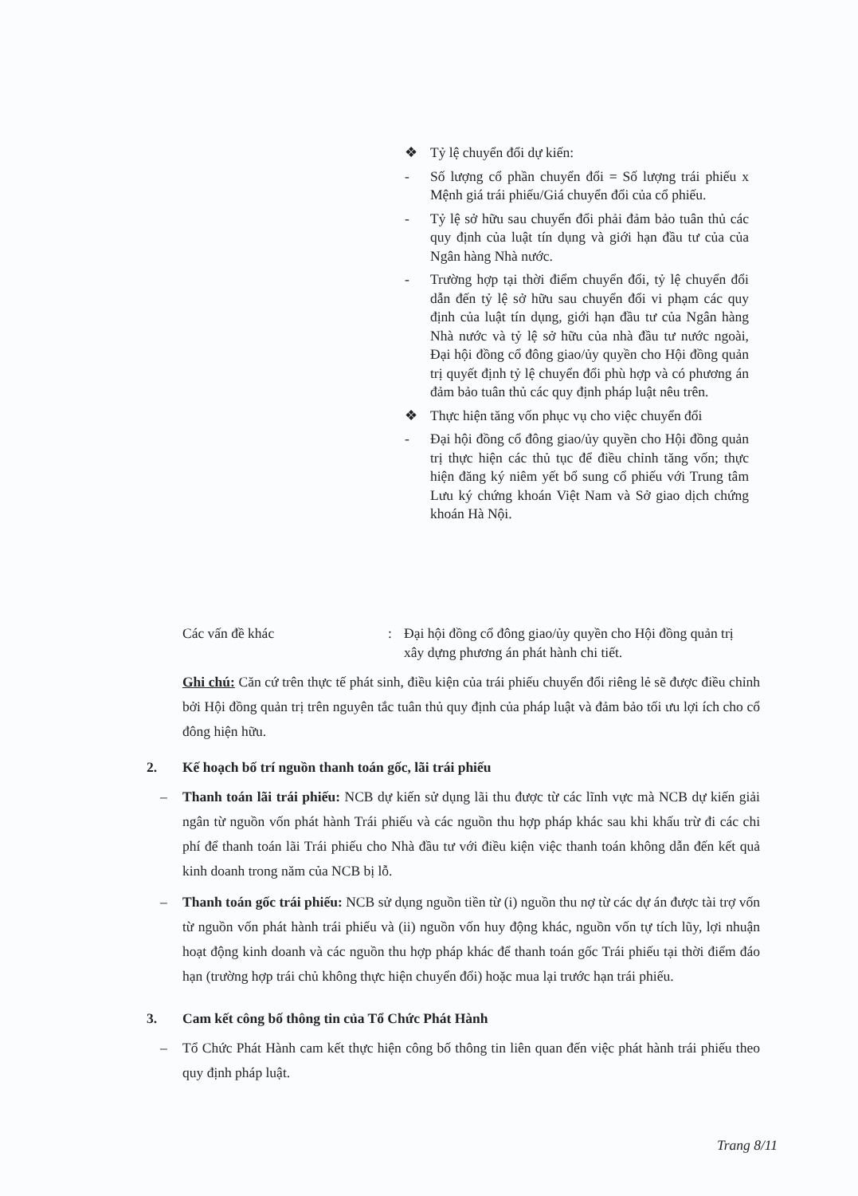❖ Tỷ lệ chuyển đổi dự kiến:
- Số lượng cổ phần chuyển đổi = Số lượng trái phiếu x Mệnh giá trái phiếu/Giá chuyển đổi của cổ phiếu.
- Tỷ lệ sở hữu sau chuyển đổi phải đảm bảo tuân thủ các quy định của luật tín dụng và giới hạn đầu tư của của Ngân hàng Nhà nước.
- Trường hợp tại thời điểm chuyển đổi, tỷ lệ chuyển đổi dẫn đến tỷ lệ sở hữu sau chuyển đổi vi phạm các quy định của luật tín dụng, giới hạn đầu tư của Ngân hàng Nhà nước và tỷ lệ sở hữu của nhà đầu tư nước ngoài, Đại hội đồng cổ đông giao/ủy quyền cho Hội đồng quản trị quyết định tỷ lệ chuyển đổi phù hợp và có phương án đảm bảo tuân thủ các quy định pháp luật nêu trên.
❖ Thực hiện tăng vốn phục vụ cho việc chuyển đổi
- Đại hội đồng cổ đông giao/ủy quyền cho Hội đồng quản trị thực hiện các thủ tục để điều chỉnh tăng vốn; thực hiện đăng ký niêm yết bổ sung cổ phiếu với Trung tâm Lưu ký chứng khoán Việt Nam và Sở giao dịch chứng khoán Hà Nội.
Các vấn đề khác: Đại hội đồng cổ đông giao/ủy quyền cho Hội đồng quản trị xây dựng phương án phát hành chi tiết.
Ghi chú: Căn cứ trên thực tế phát sinh, điều kiện của trái phiếu chuyển đổi riêng lẻ sẽ được điều chỉnh bởi Hội đồng quản trị trên nguyên tắc tuân thủ quy định của pháp luật và đảm bảo tối ưu lợi ích cho cổ đông hiện hữu.
2. Kế hoạch bố trí nguồn thanh toán gốc, lãi trái phiếu
– Thanh toán lãi trái phiếu: NCB dự kiến sử dụng lãi thu được từ các lĩnh vực mà NCB dự kiến giải ngân từ nguồn vốn phát hành Trái phiếu và các nguồn thu hợp pháp khác sau khi khấu trừ đi các chi phí để thanh toán lãi Trái phiếu cho Nhà đầu tư với điều kiện việc thanh toán không dẫn đến kết quả kinh doanh trong năm của NCB bị lỗ.
– Thanh toán gốc trái phiếu: NCB sử dụng nguồn tiền từ (i) nguồn thu nợ từ các dự án được tài trợ vốn từ nguồn vốn phát hành trái phiếu và (ii) nguồn vốn huy động khác, nguồn vốn tự tích lũy, lợi nhuận hoạt động kinh doanh và các nguồn thu hợp pháp khác để thanh toán gốc Trái phiếu tại thời điểm đáo hạn (trường hợp trái chủ không thực hiện chuyển đổi) hoặc mua lại trước hạn trái phiếu.
3. Cam kết công bố thông tin của Tổ Chức Phát Hành
– Tổ Chức Phát Hành cam kết thực hiện công bố thông tin liên quan đến việc phát hành trái phiếu theo quy định pháp luật.
Trang 8/11